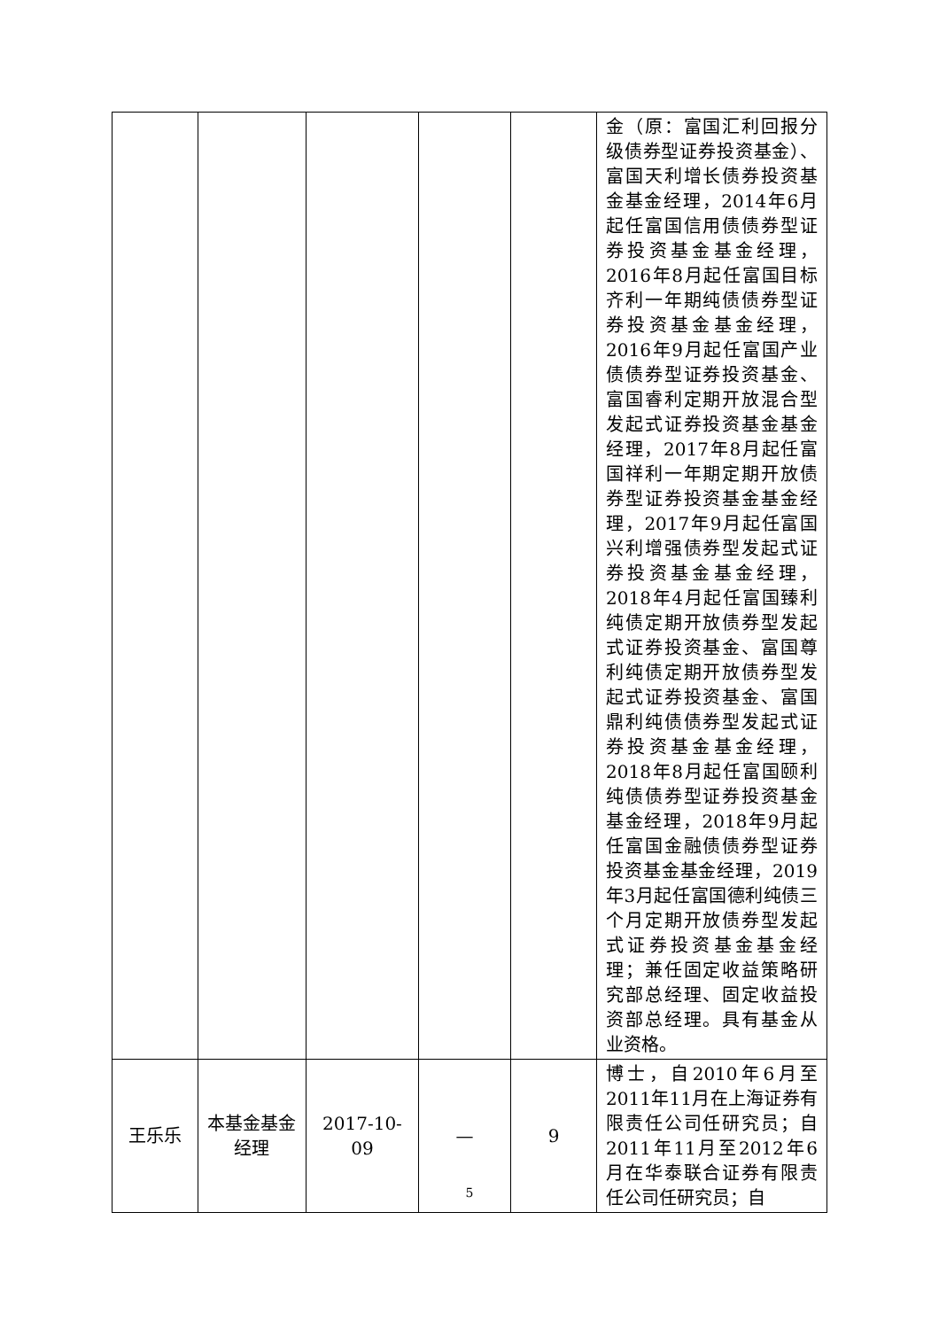| | | | | | 金（原：富国汇利回报分级债券型证券投资基金）、富国天利增长债券投资基金基金经理，2014年6月起任富国信用债债券型证券投资基金基金经理，2016年8月起任富国目标齐利一年期纯债债券型证券投资基金基金经理，2016年9月起任富国产业债债券型证券投资基金、富国睿利定期开放混合型发起式证券投资基金基金经理，2017年8月起任富国祥利一年期定期开放债券型证券投资基金基金经理，2017年9月起任富国兴利增强债券型发起式证券投资基金基金经理，2018年4月起任富国臻利纯债定期开放债券型发起式证券投资基金、富国尊利纯债定期开放债券型发起式证券投资基金、富国鼎利纯债债券型发起式证券投资基金基金经理，2018年8月起任富国颐利纯债债券型证券投资基金基金经理，2018年9月起任富国金融债债券型证券投资基金基金经理，2019年3月起任富国德利纯债三个月定期开放债券型发起式证券投资基金基金经理；兼任固定收益策略研究部总经理、固定收益投资部总经理。具有基金从业资格。 |
| 王乐乐 | 本基金基金经理 | 2017-10-09 | — | 9 | 博士，自2010年6月至2011年11月在上海证券有限责任公司任研究员；自2011年11月至2012年6月在华泰联合证券有限责任公司任研究员；自 |
5